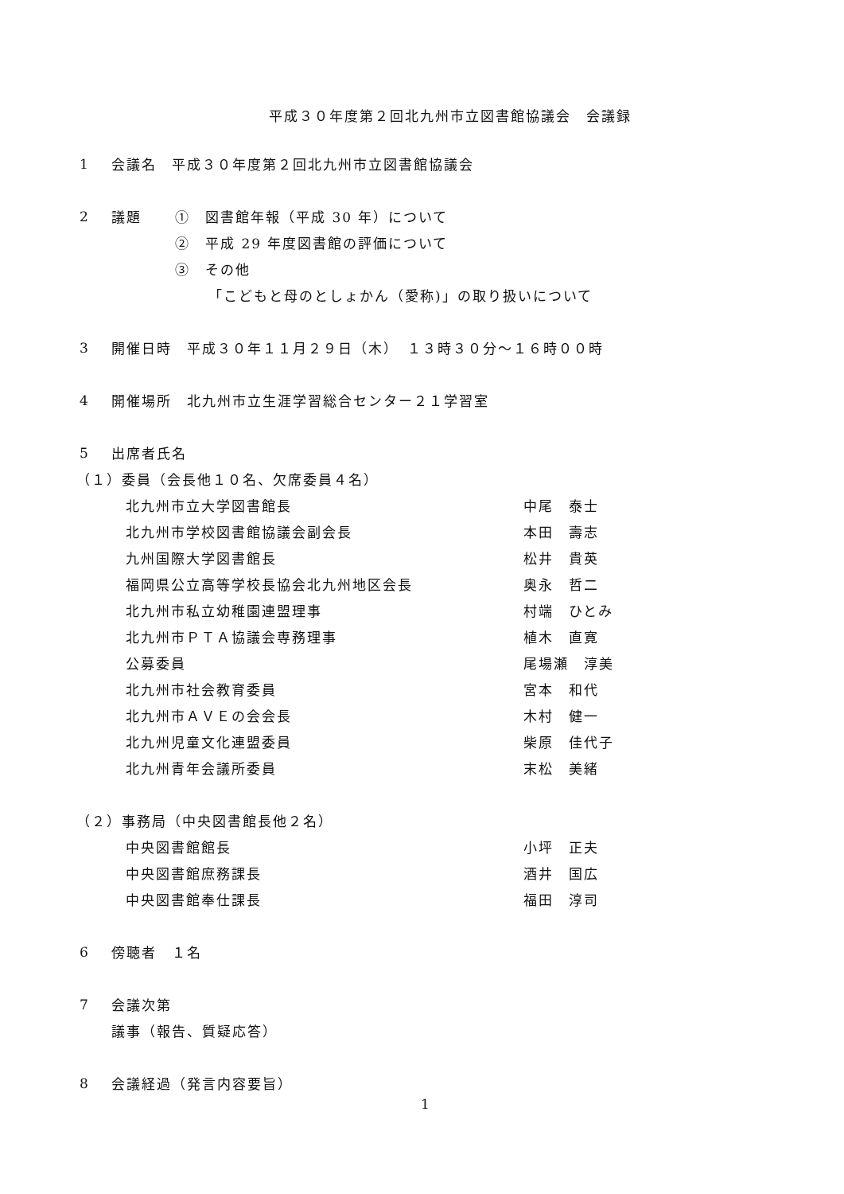平成３０年度第２回北九州市立図書館協議会　会議録
1 会議名　平成３０年度第２回北九州市立図書館協議会
2 議題 ①　図書館年報（平成 30 年）について
②　平成 29 年度図書館の評価について
③　その他
「こどもと母のとしょかん（愛称)」の取り扱いについて
3 開催日時　平成３０年１１月２９日（木）　１３時３０分～１６時００時
4 開催場所　北九州市立生涯学習総合センター２１学習室
5 出席者氏名
（１）委員（会長他１０名、欠席委員４名）
北九州市立大学図書館長 中尾　泰士
北九州市学校図書館協議会副会長 本田　壽志
九州国際大学図書館長 松井　貴英
福岡県公立高等学校長協会北九州地区会長 奥永　哲二
北九州市私立幼稚園連盟理事 村端　ひとみ
北九州市ＰＴＡ協議会専務理事 植木　直寛
公募委員 尾場瀬　淳美
北九州市社会教育委員 宮本　和代
北九州市ＡＶＥの会会長 木村　健一
北九州児童文化連盟委員 柴原　佳代子
北九州青年会議所委員 末松　美緒
（２）事務局（中央図書館長他２名）
中央図書館館長 小坪　正夫
中央図書館庶務課長 酒井　国広
中央図書館奉仕課長 福田　淳司
6 傍聴者　１名
7 会議次第
議事（報告、質疑応答）
8 会議経過（発言内容要旨）
1